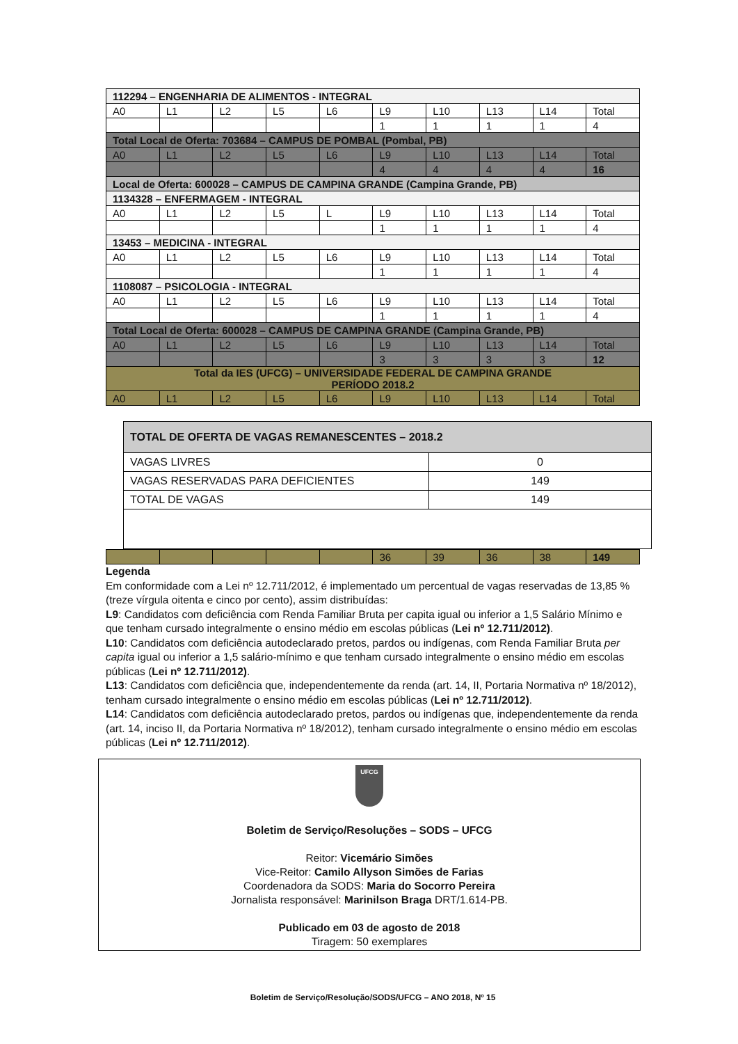| 112294 – ENGENHARIA DE ALIMENTOS - INTEGRAL | | | | | | | | | |
| A0 | L1 | L2 | L5 | L6 | L9 | L10 | L13 | L14 | Total |
| | | | | | 1 | 1 | 1 | 1 | 4 |
| Total Local de Oferta: 703684 – CAMPUS DE POMBAL (Pombal, PB) | | | | | | | | | |
| A0 | L1 | L2 | L5 | L6 | L9 | L10 | L13 | L14 | Total |
| | | | | | 4 | 4 | 4 | 4 | 16 |
| Local de Oferta: 600028 – CAMPUS DE CAMPINA GRANDE (Campina Grande, PB) | | | | | | | | | |
| 1134328 – ENFERMAGEM - INTEGRAL | | | | | | | | | |
| A0 | L1 | L2 | L5 | L | L9 | L10 | L13 | L14 | Total |
| | | | | | 1 | 1 | 1 | 1 | 4 |
| 13453 – MEDICINA - INTEGRAL | | | | | | | | | |
| A0 | L1 | L2 | L5 | L6 | L9 | L10 | L13 | L14 | Total |
| | | | | | 1 | 1 | 1 | 1 | 4 |
| 1108087 – PSICOLOGIA - INTEGRAL | | | | | | | | | |
| A0 | L1 | L2 | L5 | L6 | L9 | L10 | L13 | L14 | Total |
| | | | | | 1 | 1 | 1 | 1 | 4 |
| Total Local de Oferta: 600028 – CAMPUS DE CAMPINA GRANDE (Campina Grande, PB) | | | | | | | | | |
| A0 | L1 | L2 | L5 | L6 | L9 | L10 | L13 | L14 | Total |
| | | | | | 3 | 3 | 3 | 3 | 12 |
| Total da IES (UFCG) – UNIVERSIDADE FEDERAL DE CAMPINA GRANDE PERÍODO 2018.2 | | | | | | | | | |
| A0 | L1 | L2 | L5 | L6 | L9 | L10 | L13 | L14 | Total |
| TOTAL DE OFERTA DE VAGAS REMANESCENTES – 2018.2 | |
| VAGAS LIVRES | 0 |
| VAGAS RESERVADAS PARA DEFICIENTES | 149 |
| TOTAL DE VAGAS | 149 |
| | | | | | 36 | 39 | 36 | 38 | 149 |
Legenda
Em conformidade com a Lei nº 12.711/2012, é implementado um percentual de vagas reservadas de 13,85 % (treze vírgula oitenta e cinco por cento), assim distribuídas:
L9: Candidatos com deficiência com Renda Familiar Bruta per capita igual ou inferior a 1,5 Salário Mínimo e que tenham cursado integralmente o ensino médio em escolas públicas (Lei nº 12.711/2012).
L10: Candidatos com deficiência autodeclarado pretos, pardos ou indígenas, com Renda Familiar Bruta per capita igual ou inferior a 1,5 salário-mínimo e que tenham cursado integralmente o ensino médio em escolas públicas (Lei nº 12.711/2012).
L13: Candidatos com deficiência que, independentemente da renda (art. 14, II, Portaria Normativa nº 18/2012), tenham cursado integralmente o ensino médio em escolas públicas (Lei nº 12.711/2012).
L14: Candidatos com deficiência autodeclarado pretos, pardos ou indígenas que, independentemente da renda (art. 14, inciso II, da Portaria Normativa nº 18/2012), tenham cursado integralmente o ensino médio em escolas públicas (Lei nº 12.711/2012).
UFCG
Boletim de Serviço/Resoluções – SODS – UFCG
Reitor: Vicemário Simões
Vice-Reitor: Camilo Allyson Simões de Farias
Coordenadora da SODS: Maria do Socorro Pereira
Jornalista responsável: Marinilson Braga DRT/1.614-PB.
Publicado em 03 de agosto de 2018
Tiragem: 50 exemplares
Boletim de Serviço/Resolução/SODS/UFCG – ANO 2018, Nº 15